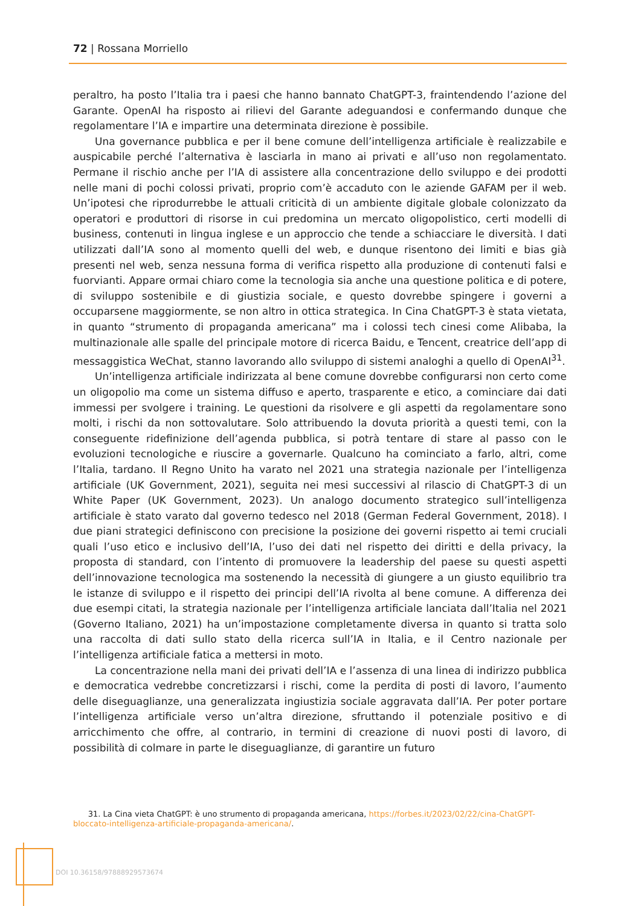72 | Rossana Morriello
peraltro, ha posto l’Italia tra i paesi che hanno bannato ChatGPT-3, fraintendendo l’azione del Garante. OpenAI ha risposto ai rilievi del Garante adeguandosi e confermando dunque che regolamentare l’IA e impartire una determinata direzione è possibile.
Una governance pubblica e per il bene comune dell’intelligenza artificiale è realizzabile e auspicabile perché l’alternativa è lasciarla in mano ai privati e all’uso non regolamentato. Permane il rischio anche per l’IA di assistere alla concentrazione dello sviluppo e dei prodotti nelle mani di pochi colossi privati, proprio com’è accaduto con le aziende GAFAM per il web. Un’ipotesi che riprodurrebbe le attuali criticità di un ambiente digitale globale colonizzato da operatori e produttori di risorse in cui predomina un mercato oligopolistico, certi modelli di business, contenuti in lingua inglese e un approccio che tende a schiacciare le diversità. I dati utilizzati dall’IA sono al momento quelli del web, e dunque risentono dei limiti e bias già presenti nel web, senza nessuna forma di verifica rispetto alla produzione di contenuti falsi e fuorvianti. Appare ormai chiaro come la tecnologia sia anche una questione politica e di potere, di sviluppo sostenibile e di giustizia sociale, e questo dovrebbe spingere i governi a occuparsene maggiormente, se non altro in ottica strategica. In Cina ChatGPT-3 è stata vietata, in quanto “strumento di propaganda americana” ma i colossi tech cinesi come Alibaba, la multinazionale alle spalle del principale motore di ricerca Baidu, e Tencent, creatrice dell’app di messaggistica WeChat, stanno lavorando allo sviluppo di sistemi analoghi a quello di OpenAI<sup>31</sup>.
Un’intelligenza artificiale indirizzata al bene comune dovrebbe configurarsi non certo come un oligopolio ma come un sistema diffuso e aperto, trasparente e etico, a cominciare dai dati immessi per svolgere i training. Le questioni da risolvere e gli aspetti da regolamentare sono molti, i rischi da non sottovalutare. Solo attribuendo la dovuta priorità a questi temi, con la conseguente ridefinizione dell’agenda pubblica, si potrà tentare di stare al passo con le evoluzioni tecnologiche e riuscire a governarle. Qualcuno ha cominciato a farlo, altri, come l’Italia, tardano. Il Regno Unito ha varato nel 2021 una strategia nazionale per l’intelligenza artificiale (UK Government, 2021), seguita nei mesi successivi al rilascio di ChatGPT-3 di un White Paper (UK Government, 2023). Un analogo documento strategico sull’intelligenza artificiale è stato varato dal governo tedesco nel 2018 (German Federal Government, 2018). I due piani strategici definiscono con precisione la posizione dei governi rispetto ai temi cruciali quali l’uso etico e inclusivo dell’IA, l’uso dei dati nel rispetto dei diritti e della privacy, la proposta di standard, con l’intento di promuovere la leadership del paese su questi aspetti dell’innovazione tecnologica ma sostenendo la necessità di giungere a un giusto equilibrio tra le istanze di sviluppo e il rispetto dei principi dell’IA rivolta al bene comune. A differenza dei due esempi citati, la strategia nazionale per l’intelligenza artificiale lanciata dall’Italia nel 2021 (Governo Italiano, 2021) ha un’impostazione completamente diversa in quanto si tratta solo una raccolta di dati sullo stato della ricerca sull’IA in Italia, e il Centro nazionale per l’intelligenza artificiale fatica a mettersi in moto.
La concentrazione nella mani dei privati dell’IA e l’assenza di una linea di indirizzo pubblica e democratica vedrebbe concretizzarsi i rischi, come la perdita di posti di lavoro, l’aumento delle diseguaglianze, una generalizzata ingiustizia sociale aggravata dall’IA. Per poter portare l’intelligenza artificiale verso un’altra direzione, sfruttando il potenziale positivo e di arricchimento che offre, al contrario, in termini di creazione di nuovi posti di lavoro, di possibilità di colmare in parte le diseguaglianze, di garantire un futuro
31. La Cina vieta ChatGPT: è uno strumento di propaganda americana, https://forbes.it/2023/02/22/cina-ChatGPT-bloccato-intelligenza-artificiale-propaganda-americana/.
DOI 10.36158/97888929573674